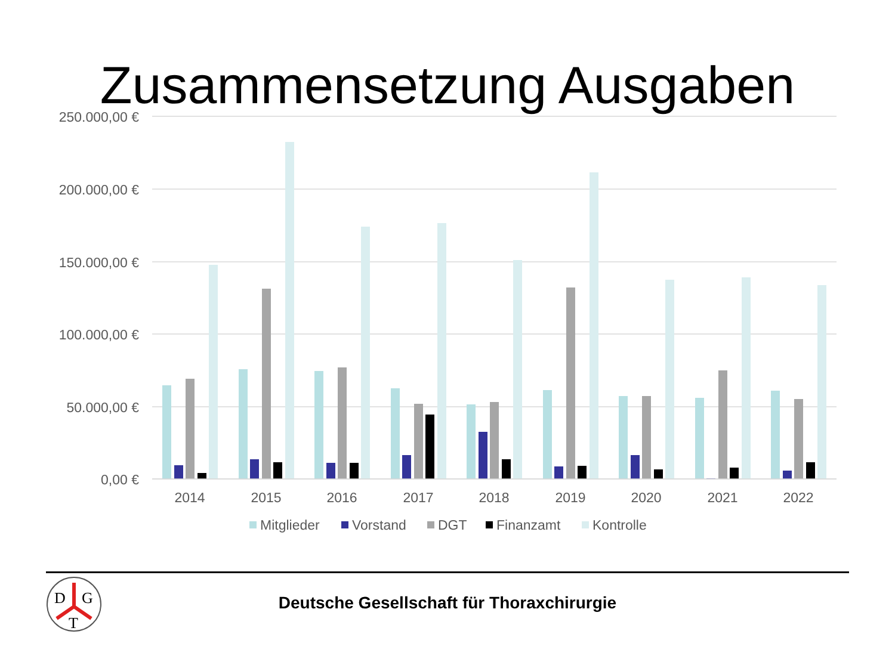Zusammensetzung Ausgaben
250.000,00 €
200.000,00 €
150.000,00 €
100.000,00 €
50.000,00 €
0,00 €
2014
2015
2016
2017
2018
2019
2020
2021
2022
Mitglieder
Vorstand
DGT
Finanzamt
Kontrolle
D
G
T
Deutsche Gesellschaft für Thoraxchirurgie